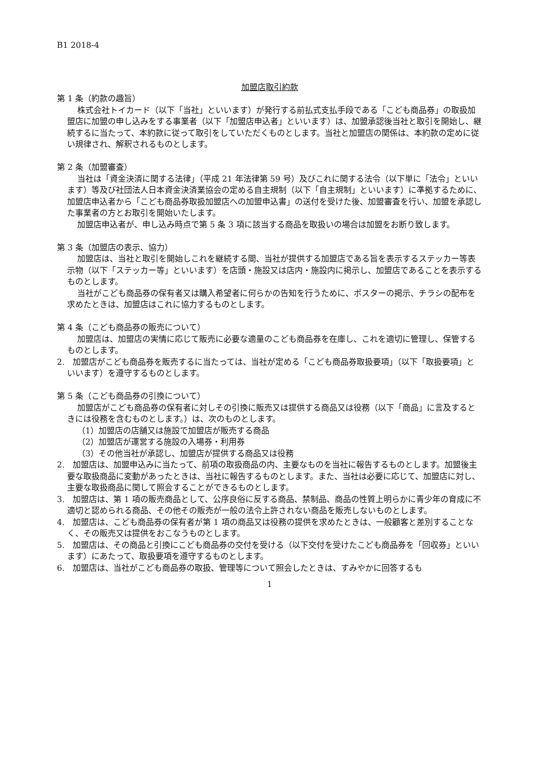B1 2018-4
加盟店取引約款
第 1 条（約款の趣旨）
株式会社トイカード（以下「当社」といいます）が発行する前払式支払手段である「こども商品券」の取扱加盟店に加盟の申し込みをする事業者（以下「加盟店申込者」といいます）は、加盟承認後当社と取引を開始し、継続するに当たって、本約款に従って取引をしていただくものとします。当社と加盟店の関係は、本約款の定めに従い規律され、解釈されるものとします。
第 2 条（加盟審査）
当社は「資金決済に関する法律」（平成 21 年法律第 59 号）及びこれに関する法令（以下単に「法令」といいます）等及び社団法人日本資金決済業協会の定める自主規制（以下「自主規制」といいます）に準拠するために、加盟店申込者から「こども商品券取扱加盟店への加盟申込書」の送付を受けた後、加盟審査を行い、加盟を承認した事業者の方とお取引を開始いたします。
加盟店申込者が、申し込み時点で第 5 条 3 項に該当する商品を取扱いの場合は加盟をお断り致します。
第 3 条（加盟店の表示、協力）
加盟店は、当社と取引を開始しこれを継続する間、当社が提供する加盟店である旨を表示するステッカー等表示物（以下「ステッカー等」といいます）を店頭・施設又は店内・施設内に掲示し、加盟店であることを表示するものとします。
当社がこども商品券の保有者又は購入希望者に何らかの告知を行うために、ポスターの掲示、チラシの配布を求めたときは、加盟店はこれに協力するものとします。
第 4 条（こども商品券の販売について）
加盟店は、加盟店の実情に応じて販売に必要な適量のこども商品券を在庫し、これを適切に管理し、保管するものとします。
2.　加盟店がこども商品券を販売するに当たっては、当社が定める「こども商品券取扱要項」（以下「取扱要項」といいます）を遵守するものとします。
第 5 条（こども商品券の引換について）
加盟店がこども商品券の保有者に対しその引換に販売又は提供する商品又は役務（以下「商品」に言及するときには役務を含むものとします。）は、次のものとします。
（1）加盟店の店舗又は施設で加盟店が販売する商品
（2）加盟店が運営する施設の入場券・利用券
（3）その他当社が承認し、加盟店が提供する商品又は役務
2.　加盟店は、加盟申込みに当たって、前項の取扱商品の内、主要なものを当社に報告するものとします。加盟後主要な取扱商品に変動があったときは、当社に報告するものとします。また、当社は必要に応じて、加盟店に対し、主要な取扱商品に関して照会することができるものとします。
3.　加盟店は、第 1 項の販売商品として、公序良俗に反する商品、禁制品、商品の性質上明らかに青少年の育成に不適切と認められる商品、その他その販売が一般の法令上許されない商品を販売しないものとします。
4.　加盟店は、こども商品券の保有者が第 1 項の商品又は役務の提供を求めたときは、一般顧客と差別することなく、その販売又は提供をおこなうものとします。
5.　加盟店は、その商品と引換にこども商品券の交付を受ける（以下交付を受けたこども商品券を「回収券」といいます）にあたって、取扱要項を遵守するものとします。
6.　加盟店は、当社がこども商品券の取扱、管理等について照会したときは、すみやかに回答するも
1